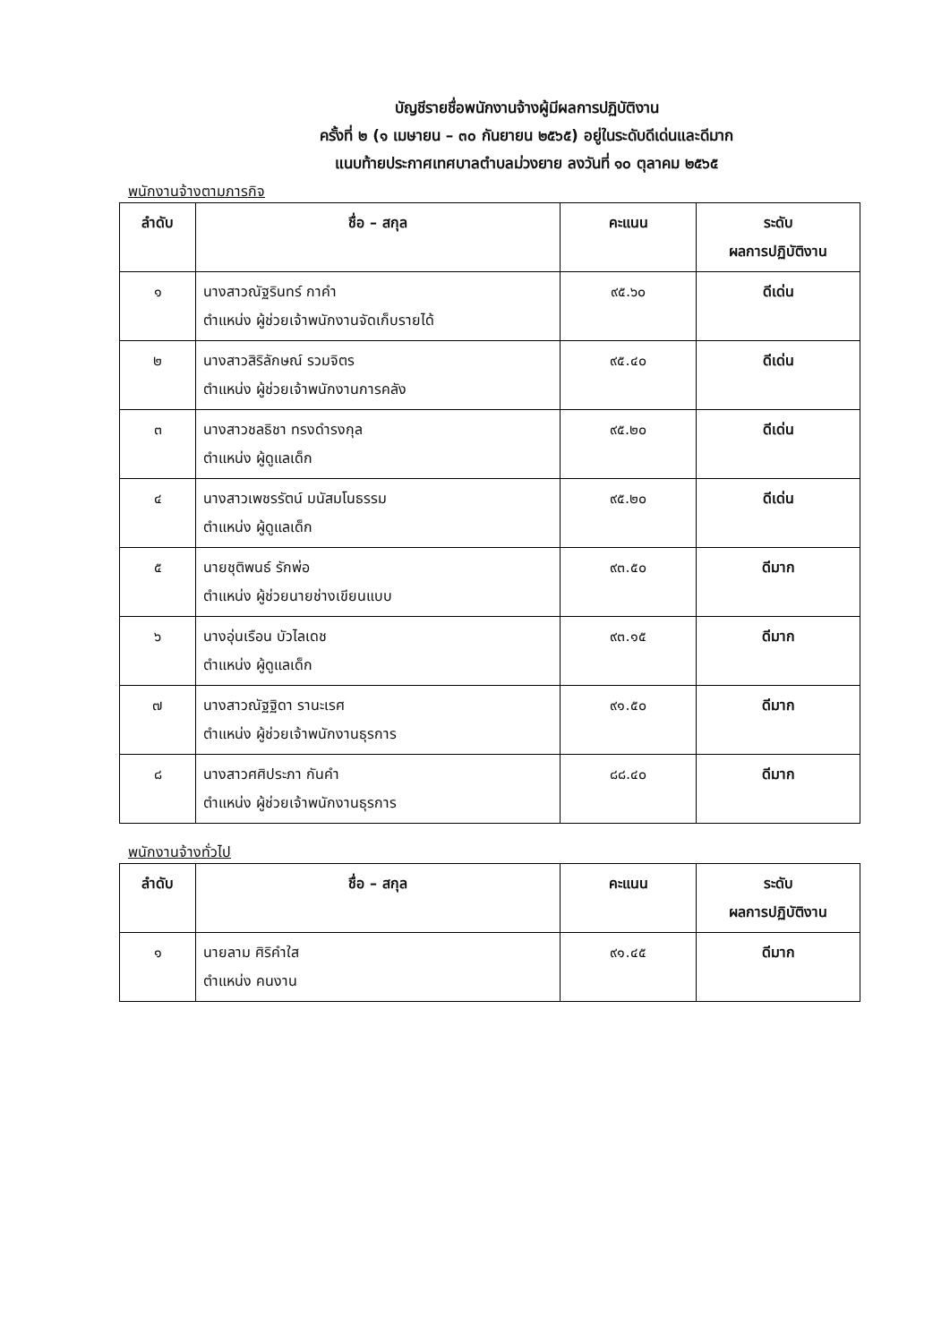บัญชีรายชื่อพนักงานจ้างผู้มีผลการปฏิบัติงาน
ครั้งที่ ๒ (๑ เมษายน – ๓๐ กันยายน ๒๕๖๕) อยู่ในระดับดีเด่นและดีมาก
แนบท้ายประกาศเทศบาลตำบลม่วงยาย ลงวันที่ ๑๐ ตุลาคม ๒๕๖๕
พนักงานจ้างตามภารกิจ
| ลำดับ | ชื่อ – สกุล | คะแนน | ระดับ ผลการปฏิบัติงาน |
| --- | --- | --- | --- |
| ๑ | นางสาวณัฐรินทร์ กาคำ ตำแหน่ง ผู้ช่วยเจ้าพนักงานจัดเก็บรายได้ | ๙๕.๖๐ | ดีเด่น |
| ๒ | นางสาวสิริลักษณ์ รวมจิตร ตำแหน่ง ผู้ช่วยเจ้าพนักงานการคลัง | ๙๕.๔๐ | ดีเด่น |
| ๓ | นางสาวชลธิชา ทรงดำรงกุล ตำแหน่ง ผู้ดูแลเด็ก | ๙๕.๒๐ | ดีเด่น |
| ๔ | นางสาวเพชรรัตน์ มนัสมโนธรรม ตำแหน่ง ผู้ดูแลเด็ก | ๙๕.๒๐ | ดีเด่น |
| ๕ | นายชุติพนธ์ รักพ่อ ตำแหน่ง ผู้ช่วยนายช่างเขียนแบบ | ๙๓.๕๐ | ดีมาก |
| ๖ | นางอุ่นเรือน บัวไลเดช ตำแหน่ง ผู้ดูแลเด็ก | ๙๓.๑๕ | ดีมาก |
| ๗ | นางสาวณัฐฐิดา รานะเรศ ตำแหน่ง ผู้ช่วยเจ้าพนักงานธุรการ | ๙๑.๕๐ | ดีมาก |
| ๘ | นางสาวศศิประภา กันคำ ตำแหน่ง ผู้ช่วยเจ้าพนักงานธุรการ | ๘๘.๔๐ | ดีมาก |
พนักงานจ้างทั่วไป
| ลำดับ | ชื่อ – สกุล | คะแนน | ระดับ ผลการปฏิบัติงาน |
| --- | --- | --- | --- |
| ๑ | นายลาม ศิริคำใส ตำแหน่ง คนงาน | ๙๑.๔๕ | ดีมาก |